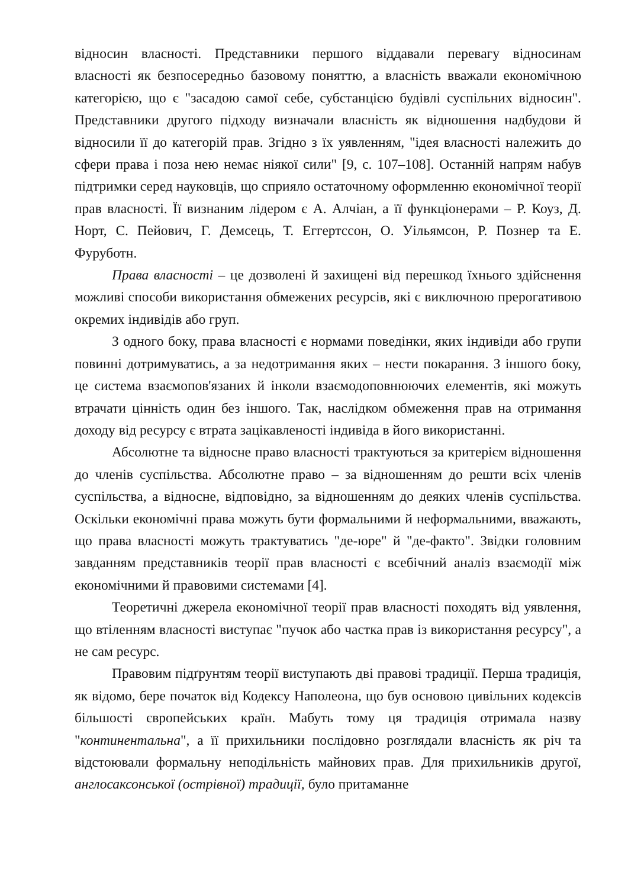відносин власності. Представники першого віддавали перевагу відносинам власності як безпосередньо базовому поняттю, а власність вважали економічною категорією, що є "засадою самої себе, субстанцією будівлі суспільних відносин". Представники другого підходу визначали власність як відношення надбудови й відносили її до категорій прав. Згідно з їх уявленням, "ідея власності належить до сфери права і поза нею немає ніякої сили" [9, с. 107–108]. Останній напрям набув підтримки серед науковців, що сприяло остаточному оформленню економічної теорії прав власності. Її визнаним лідером є А. Алчіан, а її функціонерами – Р. Коуз, Д. Норт, С. Пейович, Г. Демсець, Т. Еггертссон, О. Уільямсон, Р. Познер та Е. Фуруботн.
Права власності – це дозволені й захищені від перешкод їхнього здійснення можливі способи використання обмежених ресурсів, які є виключною прерогативою окремих індивідів або груп.
З одного боку, права власності є нормами поведінки, яких індивіди або групи повинні дотримуватись, а за недотримання яких – нести покарання. З іншого боку, це система взаємопов'язаних й інколи взаємодоповнюючих елементів, які можуть втрачати цінність один без іншого. Так, наслідком обмеження прав на отримання доходу від ресурсу є втрата зацікавленості індивіда в його використанні.
Абсолютне та відносне право власності трактуються за критерієм відношення до членів суспільства. Абсолютне право – за відношенням до решти всіх членів суспільства, а відносне, відповідно, за відношенням до деяких членів суспільства. Оскільки економічні права можуть бути формальними й неформальними, вважають, що права власності можуть трактуватись "де-юре" й "де-факто". Звідки головним завданням представників теорії прав власності є всебічний аналіз взаємодії між економічними й правовими системами [4].
Теоретичні джерела економічної теорії прав власності походять від уявлення, що втіленням власності виступає "пучок або частка прав із використання ресурсу", а не сам ресурс.
Правовим підґрунтям теорії виступають дві правові традиції. Перша традиція, як відомо, бере початок від Кодексу Наполеона, що був основою цивільних кодексів більшості європейських країн. Мабуть тому ця традиція отримала назву "континентальна", а її прихильники послідовно розглядали власність як річ та відстоювали формальну неподільність майнових прав. Для прихильників другої, англосаксонської (острівної) традиції, було притаманне